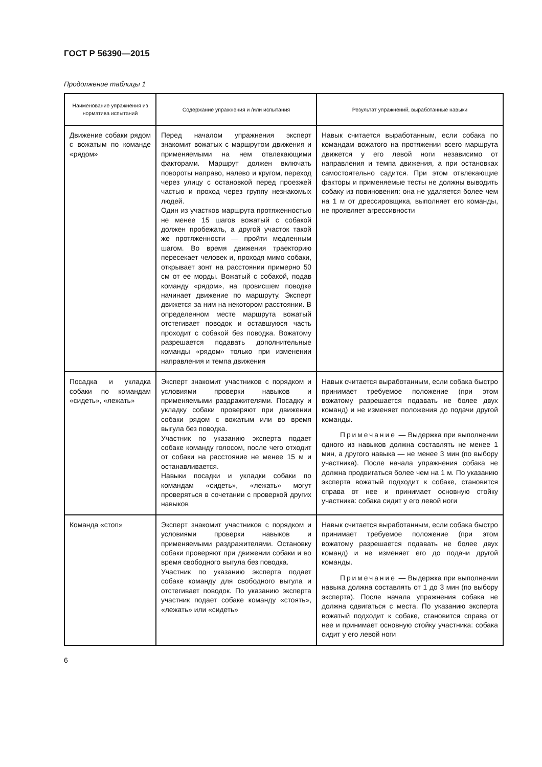ГОСТ Р 56390—2015
Продолжение таблицы 1
| Наименование упражнения из норматива испытаний | Содержание упражнения и /или испытания | Результат упражнений, выработанные навыки |
| --- | --- | --- |
| Движение собаки рядом с вожатым по команде «рядом» | Перед началом упражнения эксперт знакомит вожатых с маршрутом движения и применяемыми на нем отвлекающими факторами. Маршрут должен включать повороты направо, налево и кругом, переход через улицу с остановкой перед проезжей частью и проход через группу незнакомых людей. Один из участков маршрута протяженностью не менее 15 шагов вожатый с собакой должен пробежать, а другой участок такой же протяженности — пройти медленным шагом. Во время движения траекторию пересекает человек и, проходя мимо собаки, открывает зонт на расстоянии примерно 50 см от ее морды. Вожатый с собакой, подав команду «рядом», на провисшем поводке начинает движение по маршруту. Эксперт движется за ним на некотором расстоянии. В определенном месте маршрута вожатый отстегивает поводок и оставшуюся часть проходит с собакой без поводка. Вожатому разрешается подавать дополнительные команды «рядом» только при изменении направления и темпа движения | Навык считается выработанным, если собака по командам вожатого на протяжении всего маршрута движется у его левой ноги независимо от направления и темпа движения, а при остановках самостоятельно садится. При этом отвлекающие факторы и применяемые тесты не должны выводить собаку из повиновения: она не удаляется более чем на 1 м от дрессировщика, выполняет его команды, не проявляет агрессивности |
| Посадка и укладка собаки по командам «сидеть», «лежать» | Эксперт знакомит участников с порядком и условиями проверки навыков и применяемыми раздражителями. Посадку и укладку собаки проверяют при движении собаки рядом с вожатым или во время выгула без поводка. Участник по указанию эксперта подает собаке команду голосом, после чего отходит от собаки на расстояние не менее 15 м и останавливается. Навыки посадки и укладки собаки по командам «сидеть», «лежать» могут проверяться в сочетании с проверкой других навыков | Навык считается выработанным, если собака быстро принимает требуемое положение (при этом вожатому разрешается подавать не более двух команд) и не изменяет положения до подачи другой команды. Примечание — Выдержка при выполнении одного из навыков должна составлять не менее 1 мин, а другого навыка — не менее 3 мин (по выбору участника). После начала упражнения собака не должна продвигаться более чем на 1 м. По указанию эксперта вожатый подходит к собаке, становится справа от нее и принимает основную стойку участника: собака сидит у его левой ноги |
| Команда «стоп» | Эксперт знакомит участников с порядком и условиями проверки навыков и применяемыми раздражителями. Остановку собаки проверяют при движении собаки и во время свободного выгула без поводка. Участник по указанию эксперта подает собаке команду для свободного выгула и отстегивает поводок. По указанию эксперта участник подает собаке команду «стоять», «лежать» или «сидеть» | Навык считается выработанным, если собака быстро принимает требуемое положение (при этом вожатому разрешается подавать не более двух команд) и не изменяет его до подачи другой команды. Примечание — Выдержка при выполнении навыка должна составлять от 1 до 3 мин (по выбору эксперта). После начала упражнения собака не должна сдвигаться с места. По указанию эксперта вожатый подходит к собаке, становится справа от нее и принимает основную стойку участника: собака сидит у его левой ноги |
6